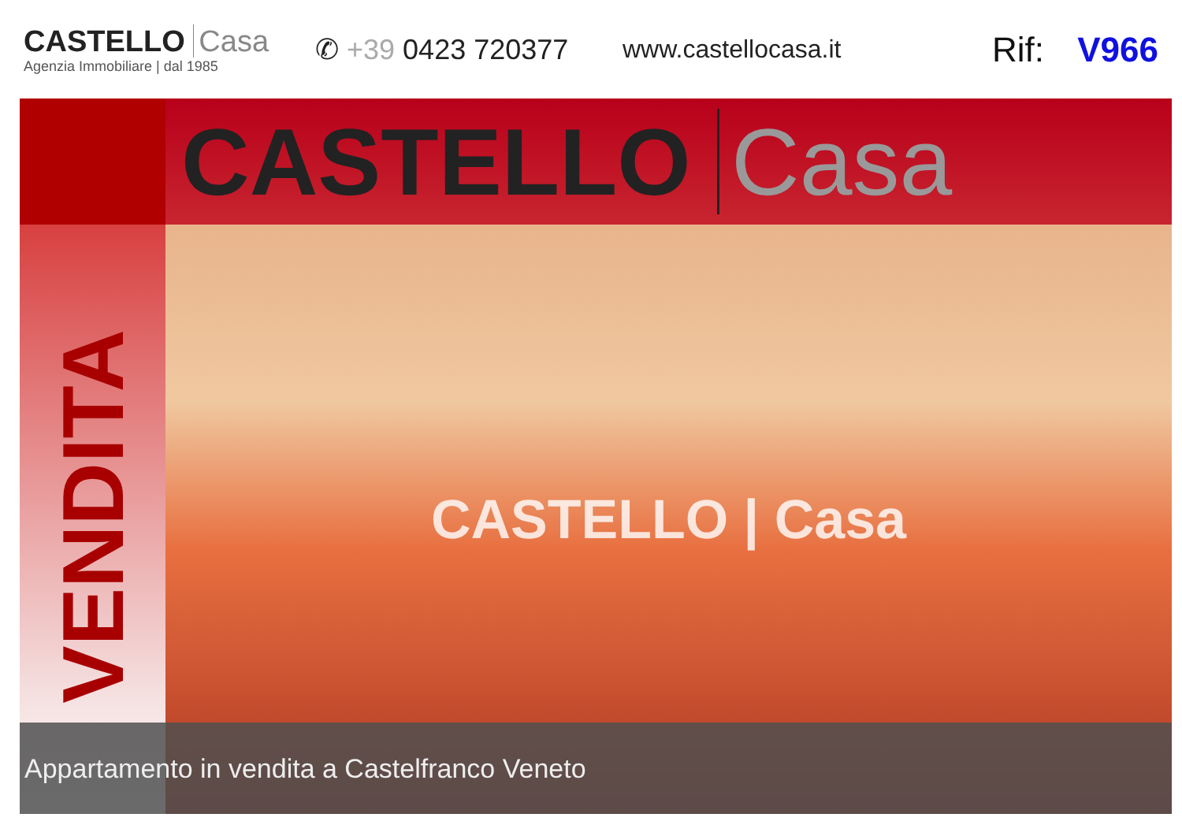CASTELLO Casa
Agenzia Immobiliare | dal 1985
✆ +39 0423 720377 www.castellocasa.it
Rif: V966
CASTELLO Casa
VENDITA
CASTELLO | Casa
Appartamento in vendita a Castelfranco Veneto